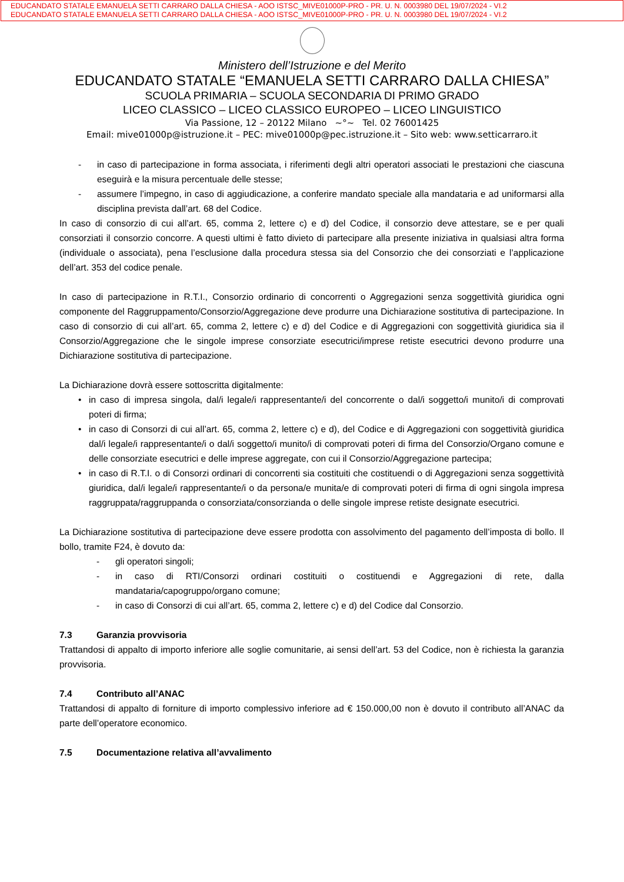EDUCANDATO STATALE EMANUELA SETTI CARRARO DALLA CHIESA - AOO ISTSC_MIVE01000P-PRO - PR. U. N. 0003980 DEL 19/07/2024 - VI.2
EDUCANDATO STATALE EMANUELA SETTI CARRARO DALLA CHIESA - AOO ISTSC_MIVE01000P-PRO - PR. U. N. 0003980 DEL 19/07/2024 - VI.2
Ministero dell’Istruzione e del Merito
EDUCANDATO STATALE “EMANUELA SETTI CARRARO DALLA CHIESA”
SCUOLA PRIMARIA – SCUOLA SECONDARIA DI PRIMO GRADO
LICEO CLASSICO – LICEO CLASSICO EUROPEO – LICEO LINGUISTICO
Via Passione, 12 – 20122 Milano ~°~ Tel. 02 76001425
Email: mive01000p@istruzione.it – PEC: mive01000p@pec.istruzione.it – Sito web: www.setticarraro.it
- in caso di partecipazione in forma associata, i riferimenti degli altri operatori associati le prestazioni che ciascuna eseguirà e la misura percentuale delle stesse;
- assumere l’impegno, in caso di aggiudicazione, a conferire mandato speciale alla mandataria e ad uniformarsi alla disciplina prevista dall’art. 68 del Codice.
In caso di consorzio di cui all’art. 65, comma 2, lettere c) e d) del Codice, il consorzio deve attestare, se e per quali consorziati il consorzio concorre. A questi ultimi è fatto divieto di partecipare alla presente iniziativa in qualsiasi altra forma (individuale o associata), pena l’esclusione dalla procedura stessa sia del Consorzio che dei consorziati e l’applicazione dell’art. 353 del codice penale.
In caso di partecipazione in R.T.I., Consorzio ordinario di concorrenti o Aggregazioni senza soggettività giuridica ogni componente del Raggruppamento/Consorzio/Aggregazione deve produrre una Dichiarazione sostitutiva di partecipazione. In caso di consorzio di cui all’art. 65, comma 2, lettere c) e d) del Codice e di Aggregazioni con soggettività giuridica sia il Consorzio/Aggregazione che le singole imprese consorziate esecutrici/imprese retiste esecutrici devono produrre una Dichiarazione sostitutiva di partecipazione.
La Dichiarazione dovrà essere sottoscritta digitalmente:
• in caso di impresa singola, dal/i legale/i rappresentante/i del concorrente o dal/i soggetto/i munito/i di comprovati poteri di firma;
• in caso di Consorzi di cui all’art. 65, comma 2, lettere c) e d), del Codice e di Aggregazioni con soggettività giuridica dal/i legale/i rappresentante/i o dal/i soggetto/i munito/i di comprovati poteri di firma del Consorzio/Organo comune e delle consorziate esecutrici e delle imprese aggregate, con cui il Consorzio/Aggregazione partecipa;
• in caso di R.T.I. o di Consorzi ordinari di concorrenti sia costituiti che costituendi o di Aggregazioni senza soggettività giuridica, dal/i legale/i rappresentante/i o da persona/e munita/e di comprovati poteri di firma di ogni singola impresa raggruppata/raggruppanda o consorziata/consorzianda o delle singole imprese retiste designate esecutrici.
La Dichiarazione sostitutiva di partecipazione deve essere prodotta con assolvimento del pagamento dell’imposta di bollo. Il bollo, tramite F24, è dovuto da:
- gli operatori singoli;
- in caso di RTI/Consorzi ordinari costituiti o costituendi e Aggregazioni di rete, dalla mandataria/capogruppo/organo comune;
- in caso di Consorzi di cui all’art. 65, comma 2, lettere c) e d) del Codice dal Consorzio.
7.3 Garanzia provvisoria
Trattandosi di appalto di importo inferiore alle soglie comunitarie, ai sensi dell’art. 53 del Codice, non è richiesta la garanzia provvisoria.
7.4 Contributo all’ANAC
Trattandosi di appalto di forniture di importo complessivo inferiore ad € 150.000,00 non è dovuto il contributo all’ANAC da parte dell’operatore economico.
7.5 Documentazione relativa all’avvalimento